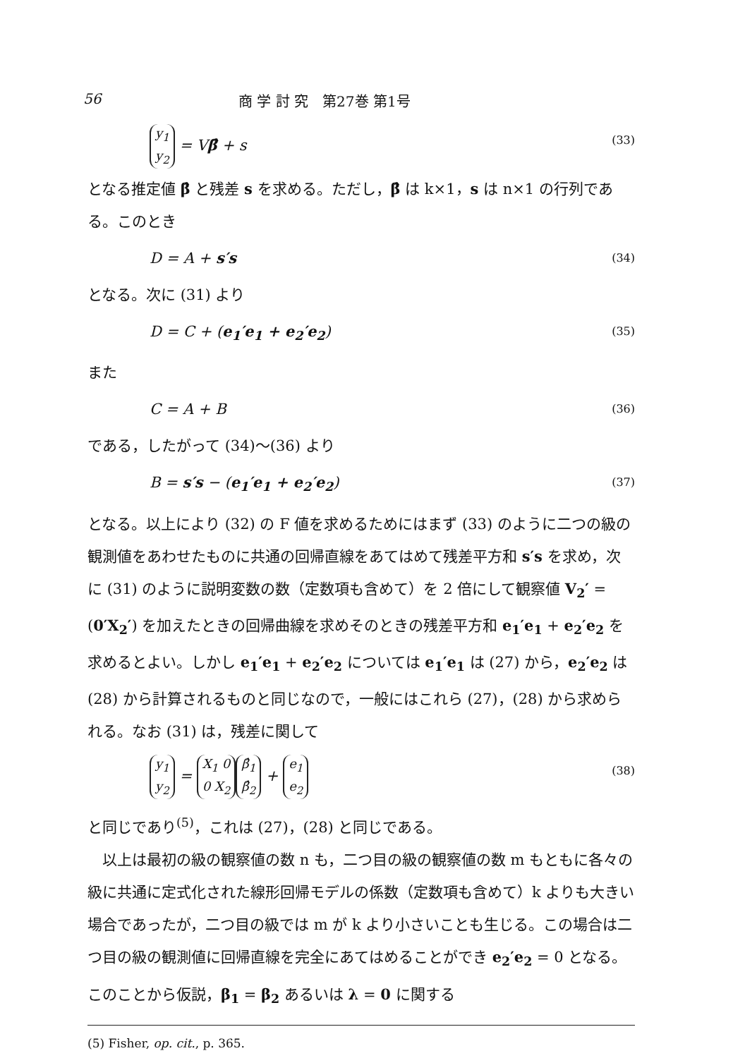56 商 学 討 究　第27巻 第1号
y<sub>1</sub>
y<sub>2</sub> = Vβ̂ + s (33)
となる推定値 β̂ と残差 s を求める。ただし，β̂ は k×1，s は n×1 の行列である。このとき
D = A + s′s (34)
となる。次に (31) より
D = C + (e<sub>1</sub>′e<sub>1</sub> + e<sub>2</sub>′e<sub>2</sub>) (35)
また
C = A + B (36)
である，したがって (34)〜(36) より
B = s′s − (e<sub>1</sub>′e<sub>1</sub> + e<sub>2</sub>′e<sub>2</sub>) (37)
となる。以上により (32) の F 値を求めるためにはまず (33) のように二つの級の観測値をあわせたものに共通の回帰直線をあてはめて残差平方和 s′s を求め，次に (31) のように説明変数の数（定数項も含めて）を 2 倍にして観察値 V<sub>2</sub>′ = (0′X<sub>2</sub>′) を加えたときの回帰曲線を求めそのときの残差平方和 e<sub>1</sub>′e<sub>1</sub> + e<sub>2</sub>′e<sub>2</sub> を求めるとよい。しかし e<sub>1</sub>′e<sub>1</sub> + e<sub>2</sub>′e<sub>2</sub> については e<sub>1</sub>′e<sub>1</sub> は (27) から，e<sub>2</sub>′e<sub>2</sub> は (28) から計算されるものと同じなので，一般にはこれら (27)，(28) から求められる。なお (31) は，残差に関して
y<sub>1</sub>
y<sub>2</sub> = X<sub>1</sub> 0
0 X<sub>2</sub> β̂<sub>1</sub>
β̂<sub>2</sub> + e<sub>1</sub>
e<sub>2</sub> (38)
と同じであり<sup>(5)</sup>，これは (27)，(28) と同じである。
　以上は最初の級の観察値の数 n も，二つ目の級の観察値の数 m もともに各々の級に共通に定式化された線形回帰モデルの係数（定数項も含めて）k よりも大きい場合であったが，二つ目の級では m が k より小さいことも生じる。この場合は二つ目の級の観測値に回帰直線を完全にあてはめることができ e<sub>2</sub>′e<sub>2</sub> = 0 となる。このことから仮説，β<sub>1</sub> = β<sub>2</sub> あるいは λ = 0 に関する
(5) Fisher, op. cit., p. 365.